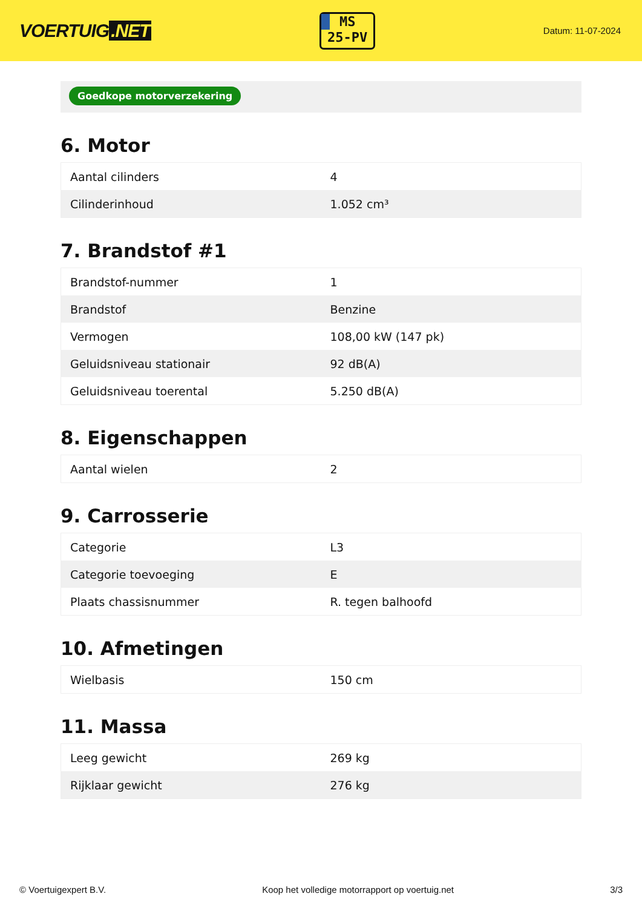VOERTUIG.NET
MS
25-PV
Datum: 11-07-2024
Goedkope motorverzekering
6. Motor
| Aantal cilinders | 4 |
| Cilinderinhoud | 1.052 cm³ |
7. Brandstof #1
| Brandstof-nummer | 1 |
| Brandstof | Benzine |
| Vermogen | 108,00 kW (147 pk) |
| Geluidsniveau stationair | 92 dB(A) |
| Geluidsniveau toerental | 5.250 dB(A) |
8. Eigenschappen
| Aantal wielen | 2 |
9. Carrosserie
| Categorie | L3 |
| Categorie toevoeging | E |
| Plaats chassisnummer | R. tegen balhoofd |
10. Afmetingen
| Wielbasis | 150 cm |
11. Massa
| Leeg gewicht | 269 kg |
| Rijklaar gewicht | 276 kg |
© Voertuigexpert B.V. Koop het volledige motorrapport op voertuig.net 3/3